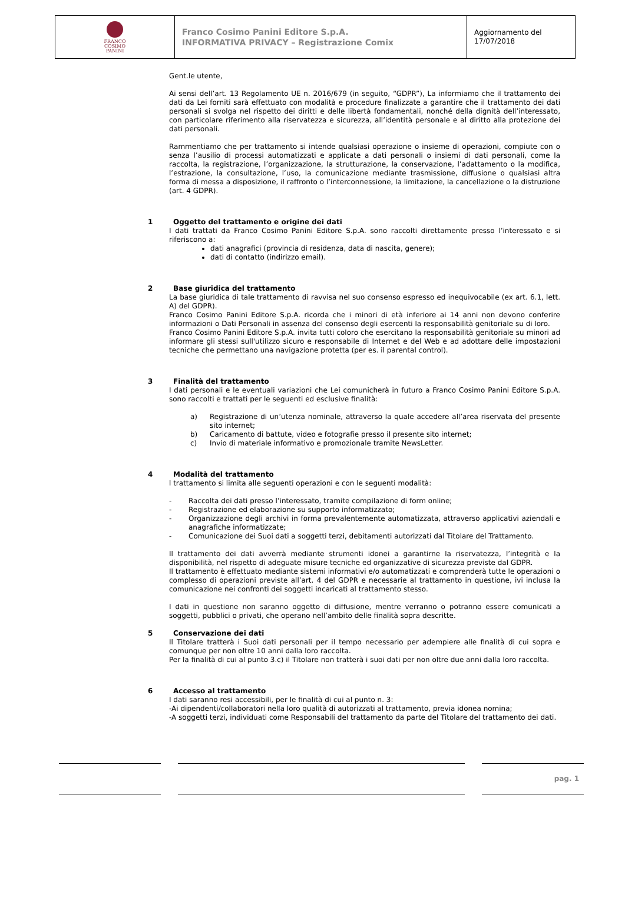| FRANCO COSIMO PANINI | Franco Cosimo Panini Editore S.p.A. INFORMATIVA PRIVACY – Registrazione Comix | Aggiornamento del 17/07/2018 |
Gent.le utente,
Ai sensi dell’art. 13 Regolamento UE n. 2016/679 (in seguito, “GDPR”), La informiamo che il trattamento dei dati da Lei forniti sarà effettuato con modalità e procedure finalizzate a garantire che il trattamento dei dati personali si svolga nel rispetto dei diritti e delle libertà fondamentali, nonché della dignità dell’interessato, con particolare riferimento alla riservatezza e sicurezza, all’identità personale e al diritto alla protezione dei dati personali.
Rammentiamo che per trattamento si intende qualsiasi operazione o insieme di operazioni, compiute con o senza l’ausilio di processi automatizzati e applicate a dati personali o insiemi di dati personali, come la raccolta, la registrazione, l’organizzazione, la strutturazione, la conservazione, l’adattamento o la modifica, l’estrazione, la consultazione, l’uso, la comunicazione mediante trasmissione, diffusione o qualsiasi altra forma di messa a disposizione, il raffronto o l’interconnessione, la limitazione, la cancellazione o la distruzione (art. 4 GDPR).
1 Oggetto del trattamento e origine dei dati
I dati trattati da Franco Cosimo Panini Editore S.p.A. sono raccolti direttamente presso l’interessato e si riferiscono a:
dati anagrafici (provincia di residenza, data di nascita, genere);
dati di contatto (indirizzo email).
2 Base giuridica del trattamento
La base giuridica di tale trattamento di ravvisa nel suo consenso espresso ed inequivocabile (ex art. 6.1, lett. A) del GDPR).
Franco Cosimo Panini Editore S.p.A. ricorda che i minori di età inferiore ai 14 anni non devono conferire informazioni o Dati Personali in assenza del consenso degli esercenti la responsabilità genitoriale su di loro.
Franco Cosimo Panini Editore S.p.A. invita tutti coloro che esercitano la responsabilità genitoriale su minori ad informare gli stessi sull'utilizzo sicuro e responsabile di Internet e del Web e ad adottare delle impostazioni tecniche che permettano una navigazione protetta (per es. il parental control).
3 Finalità del trattamento
I dati personali e le eventuali variazioni che Lei comunicherà in futuro a Franco Cosimo Panini Editore S.p.A. sono raccolti e trattati per le seguenti ed esclusive finalità:
a) Registrazione di un’utenza nominale, attraverso la quale accedere all’area riservata del presente sito internet;
b) Caricamento di battute, video e fotografie presso il presente sito internet;
c) Invio di materiale informativo e promozionale tramite NewsLetter.
4 Modalità del trattamento
l trattamento si limita alle seguenti operazioni e con le seguenti modalità:
- Raccolta dei dati presso l’interessato, tramite compilazione di form online;
- Registrazione ed elaborazione su supporto informatizzato;
- Organizzazione degli archivi in forma prevalentemente automatizzata, attraverso applicativi aziendali e anagrafiche informatizzate;
- Comunicazione dei Suoi dati a soggetti terzi, debitamenti autorizzati dal Titolare del Trattamento.
Il trattamento dei dati avverrà mediante strumenti idonei a garantirne la riservatezza, l’integrità e la disponibilità, nel rispetto di adeguate misure tecniche ed organizzative di sicurezza previste dal GDPR.
Il trattamento è effettuato mediante sistemi informativi e/o automatizzati e comprenderà tutte le operazioni o complesso di operazioni previste all’art. 4 del GDPR e necessarie al trattamento in questione, ivi inclusa la comunicazione nei confronti dei soggetti incaricati al trattamento stesso.
I dati in questione non saranno oggetto di diffusione, mentre verranno o potranno essere comunicati a soggetti, pubblici o privati, che operano nell’ambito delle finalità sopra descritte.
5 Conservazione dei dati
Il Titolare tratterà i Suoi dati personali per il tempo necessario per adempiere alle finalità di cui sopra e comunque per non oltre 10 anni dalla loro raccolta.
Per la finalità di cui al punto 3.c) il Titolare non tratterà i suoi dati per non oltre due anni dalla loro raccolta.
6 Accesso al trattamento
I dati saranno resi accessibili, per le finalità di cui al punto n. 3:
-Ai dipendenti/collaboratori nella loro qualità di autorizzati al trattamento, previa idonea nomina;
-A soggetti terzi, individuati come Responsabili del trattamento da parte del Titolare del trattamento dei dati.
pag. 1